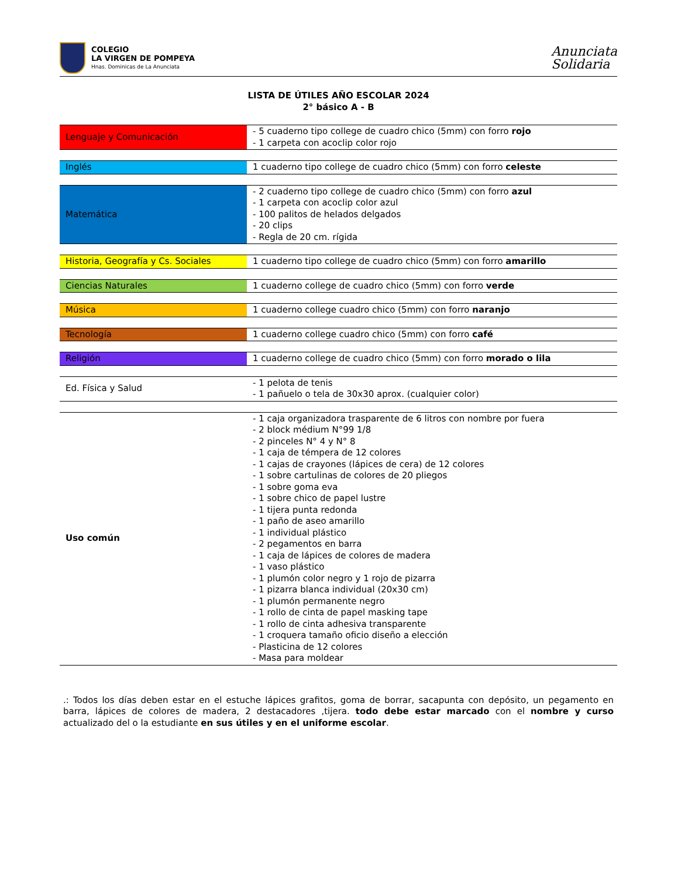COLEGIO
LA VIRGEN DE POMPEYA
Hnas. Dominicas de La Anunciata
Anunciata
Solidaria
LISTA DE ÚTILES AÑO ESCOLAR 2024
2° básico A - B
| Lenguaje y Comunicación | - 5 cuaderno tipo college de cuadro chico (5mm) con forro rojo - 1 carpeta con acoclip color rojo |
| Inglés | 1 cuaderno tipo college de cuadro chico (5mm) con forro celeste |
| Matemática | - 2 cuaderno tipo college de cuadro chico (5mm) con forro azul - 1 carpeta con acoclip color azul - 100 palitos de helados delgados - 20 clips - Regla de 20 cm. rígida |
| Historia, Geografía y Cs. Sociales | 1 cuaderno tipo college de cuadro chico (5mm) con forro amarillo |
| Ciencias Naturales | 1 cuaderno college de cuadro chico (5mm) con forro verde |
| Música | 1 cuaderno college cuadro chico (5mm) con forro naranjo |
| Tecnología | 1 cuaderno college cuadro chico (5mm) con forro café |
| Religión | 1 cuaderno college de cuadro chico (5mm) con forro morado o lila |
| Ed. Física y Salud | - 1 pelota de tenis - 1 pañuelo o tela de 30x30 aprox. (cualquier color) |
| Uso común | - 1 caja organizadora trasparente de 6 litros con nombre por fuera - 2 block médium N°99 1/8 - 2 pinceles N° 4 y N° 8 - 1 caja de témpera de 12 colores - 1 cajas de crayones (lápices de cera) de 12 colores - 1 sobre cartulinas de colores de 20 pliegos - 1 sobre goma eva - 1 sobre chico de papel lustre - 1 tijera punta redonda - 1 paño de aseo amarillo - 1 individual plástico - 2 pegamentos en barra - 1 caja de lápices de colores de madera - 1 vaso plástico - 1 plumón color negro y 1 rojo de pizarra - 1 pizarra blanca individual (20x30 cm) - 1 plumón permanente negro - 1 rollo de cinta de papel masking tape - 1 rollo de cinta adhesiva transparente - 1 croquera tamaño oficio diseño a elección - Plasticina de 12 colores - Masa para moldear |
.: Todos los días deben estar en el estuche lápices grafitos, goma de borrar, sacapunta con depósito, un pegamento en barra, lápices de colores de madera, 2 destacadores ,tijera. todo debe estar marcado con el nombre y curso actualizado del o la estudiante en sus útiles y en el uniforme escolar.